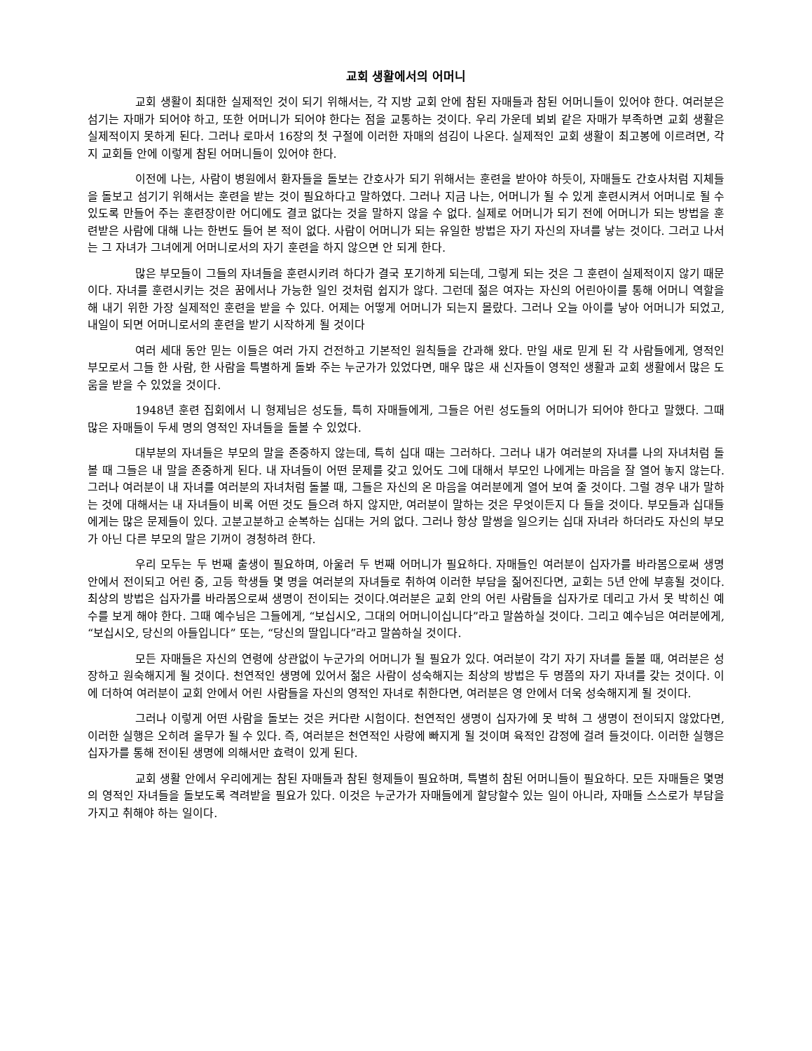교회 생활에서의 어머니
교회 생활이 최대한 실제적인 것이 되기 위해서는, 각 지방 교회 안에 참된 자매들과 참된 어머니들이 있어야 한다. 여러분은 섬기는 자매가 되어야 하고, 또한 어머니가 되어야 한다는 점을 교통하는 것이다. 우리 가운데 뵈뵈 같은 자매가 부족하면 교회 생활은 실제적이지 못하게 된다. 그러나 로마서 16장의 첫 구절에 이러한 자매의 섬김이 나온다. 실제적인 교회 생활이 최고봉에 이르려면, 각지 교회들 안에 이렇게 참된 어머니들이 있어야 한다.
이전에 나는, 사람이 병원에서 환자들을 돌보는 간호사가 되기 위해서는 훈련을 받아야 하듯이, 자매들도 간호사처럼 지체들을 돌보고 섬기기 위해서는 훈련을 받는 것이 필요하다고 말하였다. 그러나 지금 나는, 어머니가 될 수 있게 훈련시켜서 어머니로 될 수 있도록 만들어 주는 훈련장이란 어디에도 결코 없다는 것을 말하지 않을 수 없다. 실제로 어머니가 되기 전에 어머니가 되는 방법을 훈련받은 사람에 대해 나는 한번도 들어 본 적이 없다. 사람이 어머니가 되는 유일한 방법은 자기 자신의 자녀를 낳는 것이다. 그러고 나서는 그 자녀가 그녀에게 어머니로서의 자기 훈련을 하지 않으면 안 되게 한다.
많은 부모들이 그들의 자녀들을 훈련시키려 하다가 결국 포기하게 되는데, 그렇게 되는 것은 그 훈련이 실제적이지 않기 때문이다. 자녀를 훈련시키는 것은 꿈에서나 가능한 일인 것처럼 쉽지가 않다. 그런데 젊은 여자는 자신의 어린아이를 통해 어머니 역할을 해 내기 위한 가장 실제적인 훈련을 받을 수 있다. 어제는 어떻게 어머니가 되는지 몰랐다. 그러나 오늘 아이를 낳아 어머니가 되었고, 내일이 되면 어머니로서의 훈련을 받기 시작하게 될 것이다
여러 세대 동안 믿는 이들은 여러 가지 건전하고 기본적인 원칙들을 간과해 왔다. 만일 새로 믿게 된 각 사람들에게, 영적인 부모로서 그들 한 사람, 한 사람을 특별하게 돌봐 주는 누군가가 있었다면, 매우 많은 새 신자들이 영적인 생활과 교회 생활에서 많은 도움을 받을 수 있었을 것이다.
1948년 훈련 집회에서 니 형제님은 성도들, 특히 자매들에게, 그들은 어린 성도들의 어머니가 되어야 한다고 말했다. 그때 많은 자매들이 두세 명의 영적인 자녀들을 돌볼 수 있었다.
대부분의 자녀들은 부모의 말을 존중하지 않는데, 특히 십대 때는 그러하다. 그러나 내가 여러분의 자녀를 나의 자녀처럼 돌볼 때 그들은 내 말을 존중하게 된다. 내 자녀들이 어떤 문제를 갖고 있어도 그에 대해서 부모인 나에게는 마음을 잘 열어 놓지 않는다. 그러나 여러분이 내 자녀를 여러분의 자녀처럼 돌볼 때, 그들은 자신의 온 마음을 여러분에게 열어 보여 줄 것이다. 그럴 경우 내가 말하는 것에 대해서는 내 자녀들이 비록 어떤 것도 들으려 하지 않지만, 여러분이 말하는 것은 무엇이든지 다 들을 것이다. 부모들과 십대들에게는 많은 문제들이 있다. 고분고분하고 순복하는 십대는 거의 없다. 그러나 항상 말썽을 일으키는 십대 자녀라 하더라도 자신의 부모가 아닌 다른 부모의 말은 기꺼이 경청하려 한다.
우리 모두는 두 번째 출생이 필요하며, 아울러 두 번째 어머니가 필요하다. 자매들인 여러분이 십자가를 바라봄으로써 생명 안에서 전이되고 어린 중, 고등 학생들 몇 명을 여러분의 자녀들로 취하여 이러한 부담을 짊어진다면, 교회는 5년 안에 부흥될 것이다. 최상의 방법은 십자가를 바라봄으로써 생명이 전이되는 것이다.여러분은 교회 안의 어린 사람들을 십자가로 데리고 가서 못 박히신 예수를 보게 해야 한다. 그때 예수님은 그들에게, “보십시오, 그대의 어머니이십니다”라고 말씀하실 것이다. 그리고 예수님은 여러분에게, “보십시오, 당신의 아들입니다” 또는, “당신의 딸입니다”라고 말씀하실 것이다.
모든 자매들은 자신의 연령에 상관없이 누군가의 어머니가 될 필요가 있다. 여러분이 각기 자기 자녀를 돌볼 때, 여러분은 성장하고 원숙해지게 될 것이다. 천연적인 생명에 있어서 젊은 사람이 성숙해지는 최상의 방법은 두 명쯤의 자기 자녀를 갖는 것이다. 이에 더하여 여러분이 교회 안에서 어린 사람들을 자신의 영적인 자녀로 취한다면, 여러분은 영 안에서 더욱 성숙해지게 될 것이다.
그러나 이렇게 어떤 사람을 돌보는 것은 커다란 시험이다. 천연적인 생명이 십자가에 못 박혀 그 생명이 전이되지 않았다면, 이러한 실행은 오히려 올무가 될 수 있다. 즉, 여러분은 천연적인 사랑에 빠지게 될 것이며 육적인 감정에 걸려 들것이다. 이러한 실행은 십자가를 통해 전이된 생명에 의해서만 효력이 있게 된다.
교회 생활 안에서 우리에게는 참된 자매들과 참된 형제들이 필요하며, 특별히 참된 어머니들이 필요하다. 모든 자매들은 몇명의 영적인 자녀들을 돌보도록 격려받을 필요가 있다. 이것은 누군가가 자매들에게 할당할수 있는 일이 아니라, 자매들 스스로가 부담을 가지고 취해야 하는 일이다.